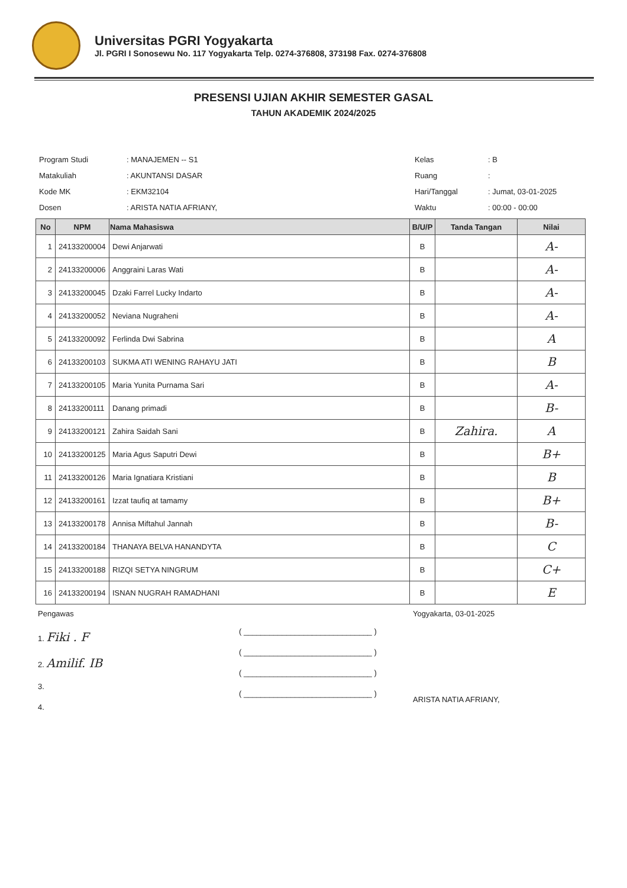Universitas PGRI Yogyakarta
Jl. PGRI I Sonosewu No. 117 Yogyakarta Telp. 0274-376808, 373198 Fax. 0274-376808
PRESENSI UJIAN AKHIR SEMESTER GASAL
TAHUN AKADEMIK 2024/2025
| Program Studi | : MANAJEMEN -- S1 |
| Matakuliah | : AKUNTANSI DASAR |
| Kode MK | : EKM32104 |
| Dosen | : ARISTA NATIA AFRIANY, |
| Kelas | : B |
| Ruang | : |
| Hari/Tanggal | : Jumat, 03-01-2025 |
| Waktu | : 00:00 - 00:00 |
| No | NPM | Nama Mahasiswa | B/U/P | Tanda Tangan | Nilai |
| --- | --- | --- | --- | --- | --- |
| 1 | 24133200004 | Dewi Anjarwati | B | | A- |
| 2 | 24133200006 | Anggraini Laras Wati | B | | A- |
| 3 | 24133200045 | Dzaki Farrel Lucky Indarto | B | | A- |
| 4 | 24133200052 | Neviana Nugraheni | B | | A- |
| 5 | 24133200092 | Ferlinda Dwi Sabrina | B | | A |
| 6 | 24133200103 | SUKMA ATI WENING RAHAYU JATI | B | | B |
| 7 | 24133200105 | Maria Yunita Purnama Sari | B | | A- |
| 8 | 24133200111 | Danang primadi | B | | B- |
| 9 | 24133200121 | Zahira Saidah Sani | B | Zahira. | A |
| 10 | 24133200125 | Maria Agus Saputri Dewi | B | | B+ |
| 11 | 24133200126 | Maria Ignatiara Kristiani | B | | B |
| 12 | 24133200161 | Izzat taufiq at tamamy | B | | B+ |
| 13 | 24133200178 | Annisa Miftahul Jannah | B | | B- |
| 14 | 24133200184 | THANAYA BELVA HANANDYTA | B | | C |
| 15 | 24133200188 | RIZQI SETYA NINGRUM | B | | C+ |
| 16 | 24133200194 | ISNAN NUGRAH RAMADHANI | B | | E |
Pengawas
1. Fiki . F
2. Amilif. IB
3.
4.
( ______________________________ )
( ______________________________ )
( ______________________________ )
( ______________________________ )
Yogyakarta, 03-01-2025
ARISTA NATIA AFRIANY,